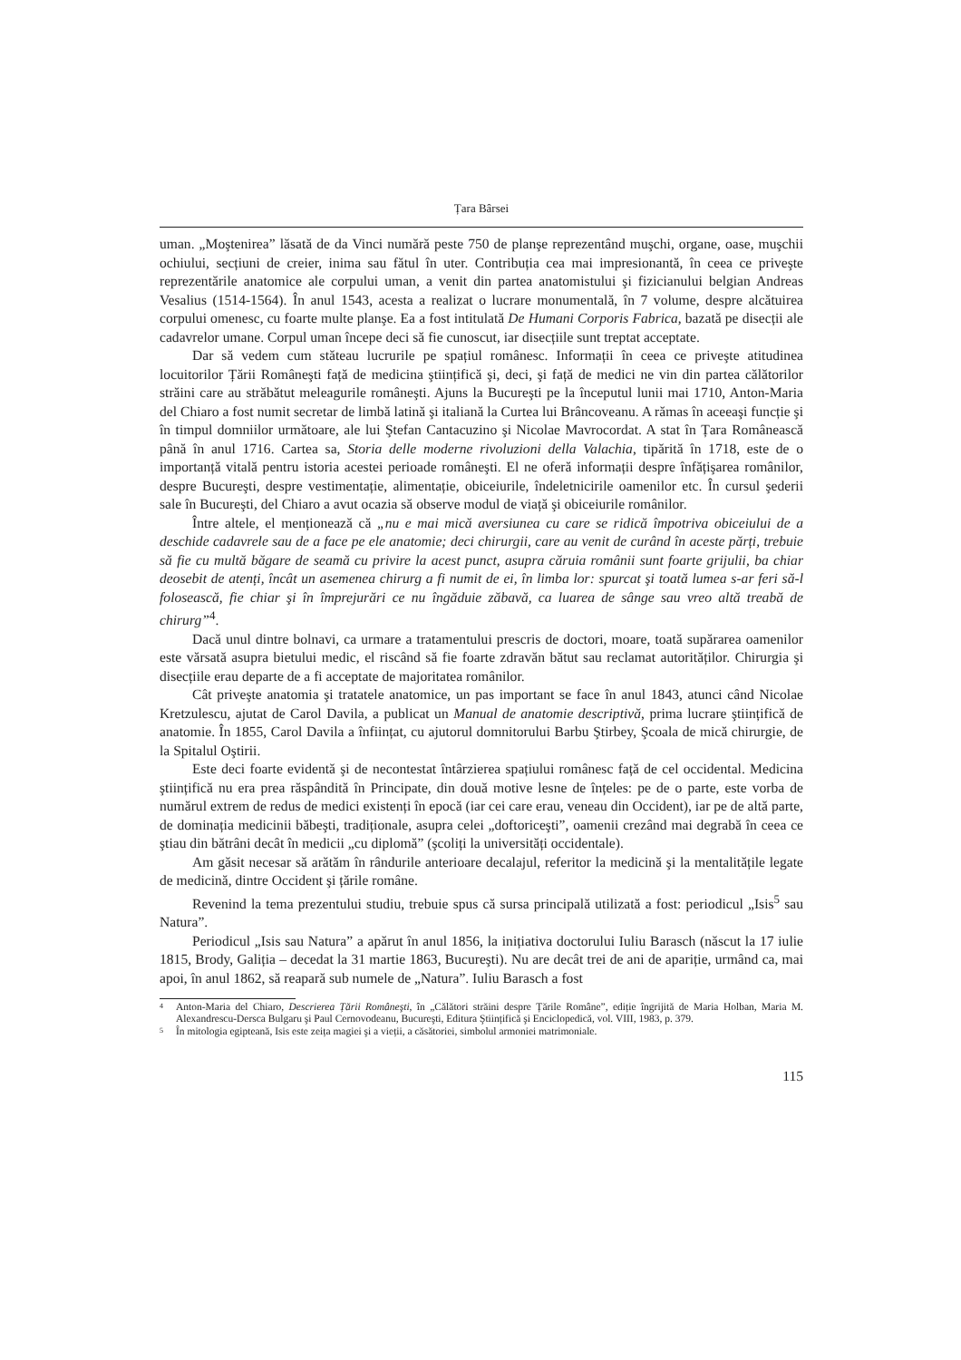Țara Bârsei
uman. „Moştenirea” lăsată de da Vinci numără peste 750 de planşe reprezentând muşchi, organe, oase, muşchii ochiului, secțiuni de creier, inima sau fătul în uter. Contribuția cea mai impresionantă, în ceea ce priveşte reprezentările anatomice ale corpului uman, a venit din partea anatomistului şi fizicianului belgian Andreas Vesalius (1514-1564). În anul 1543, acesta a realizat o lucrare monumentală, în 7 volume, despre alcătuirea corpului omenesc, cu foarte multe planşe. Ea a fost intitulată De Humani Corporis Fabrica, bazată pe disecții ale cadavrelor umane. Corpul uman începe deci să fie cunoscut, iar disecțiile sunt treptat acceptate.
Dar să vedem cum stăteau lucrurile pe spațiul românesc. Informații în ceea ce priveşte atitudinea locuitorilor Țării Româneşti față de medicina ştiințifică şi, deci, şi față de medici ne vin din partea călătorilor străini care au străbătut meleagurile româneşti. Ajuns la Bucureşti pe la începutul lunii mai 1710, Anton-Maria del Chiaro a fost numit secretar de limbă latină şi italiană la Curtea lui Brâncoveanu. A rămas în aceeaşi funcție şi în timpul domniilor următoare, ale lui Ştefan Cantacuzino şi Nicolae Mavrocordat. A stat în Țara Românească până în anul 1716. Cartea sa, Storia delle moderne rivoluzioni della Valachia, tipărită în 1718, este de o importanță vitală pentru istoria acestei perioade româneşti. El ne oferă informații despre înfățişarea românilor, despre Bucureşti, despre vestimentație, alimentație, obiceiurile, îndeletnicirile oamenilor etc. În cursul şederii sale în Bucureşti, del Chiaro a avut ocazia să observe modul de viață şi obiceiurile românilor.
Între altele, el menționează că „nu e mai mică aversiunea cu care se ridică împotriva obiceiului de a deschide cadavrele sau de a face pe ele anatomie; deci chirurgii, care au venit de curând în aceste părți, trebuie să fie cu multă băgare de seamă cu privire la acest punct, asupra căruia românii sunt foarte grijulii, ba chiar deosebit de atenți, încât un asemenea chirurg a fi numit de ei, în limba lor: spurcat şi toată lumea s-ar feri să-l folosească, fie chiar şi în împrejurări ce nu îngăduie zăbavă, ca luarea de sânge sau vreo altă treabă de chirurg”<sup>4</sup>.
Dacă unul dintre bolnavi, ca urmare a tratamentului prescris de doctori, moare, toată supărarea oamenilor este vărsată asupra bietului medic, el riscând să fie foarte zdravăn bătut sau reclamat autorităților. Chirurgia şi disecțiile erau departe de a fi acceptate de majoritatea românilor.
Cât priveşte anatomia şi tratatele anatomice, un pas important se face în anul 1843, atunci când Nicolae Kretzulescu, ajutat de Carol Davila, a publicat un Manual de anatomie descriptivă, prima lucrare ştiințifică de anatomie. În 1855, Carol Davila a înființat, cu ajutorul domnitorului Barbu Ştirbey, Şcoala de mică chirurgie, de la Spitalul Oştirii.
Este deci foarte evidentă şi de necontestat întârzierea spațiului românesc față de cel occidental. Medicina ştiințifică nu era prea răspândită în Principate, din două motive lesne de înțeles: pe de o parte, este vorba de numărul extrem de redus de medici existenți în epocă (iar cei care erau, veneau din Occident), iar pe de altă parte, de dominația medicinii băbeşti, tradiționale, asupra celei „doftoriceşti”, oamenii crezând mai degrabă în ceea ce ştiau din bătrâni decât în medicii „cu diplomă” (şcoliți la universități occidentale).
Am găsit necesar să arătăm în rândurile anterioare decalajul, referitor la medicină şi la mentalitățile legate de medicină, dintre Occident şi țările române.
Revenind la tema prezentului studiu, trebuie spus că sursa principală utilizată a fost: periodicul „Isis<sup>5</sup> sau Natura”.
Periodicul „Isis sau Natura” a apărut în anul 1856, la inițiativa doctorului Iuliu Barasch (născut la 17 iulie 1815, Brody, Galiția – decedat la 31 martie 1863, Bucureşti). Nu are decât trei de ani de apariție, urmând ca, mai apoi, în anul 1862, să reapară sub numele de „Natura”. Iuliu Barasch a fost
<sup>4</sup> Anton-Maria del Chiaro, Descrierea Țării Româneşti, în „Călători străini despre Țările Române”, ediție îngrijită de Maria Holban, Maria M. Alexandrescu-Dersca Bulgaru şi Paul Cernovodeanu, Bucureşti, Editura Ştiințifică şi Enciclopedică, vol. VIII, 1983, p. 379.
<sup>5</sup> În mitologia egipteană, Isis este zeița magiei şi a vieții, a căsătoriei, simbolul armoniei matrimoniale.
115